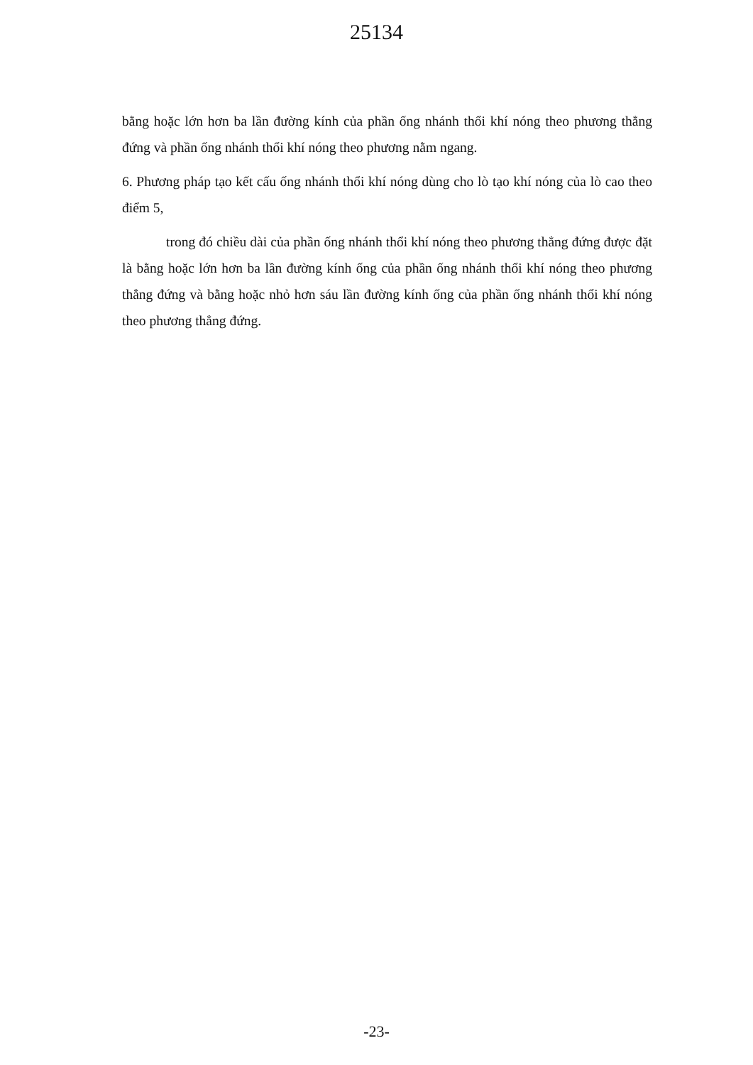25134
bằng hoặc lớn hơn ba lần đường kính của phần ống nhánh thổi khí nóng theo phương thẳng đứng và phần ống nhánh thổi khí nóng theo phương nằm ngang.
6. Phương pháp tạo kết cấu ống nhánh thổi khí nóng dùng cho lò tạo khí nóng của lò cao theo điểm 5,
trong đó chiều dài của phần ống nhánh thổi khí nóng theo phương thẳng đứng được đặt là bằng hoặc lớn hơn ba lần đường kính ống của phần ống nhánh thổi khí nóng theo phương thẳng đứng và bằng hoặc nhỏ hơn sáu lần đường kính ống của phần ống nhánh thổi khí nóng theo phương thẳng đứng.
-23-